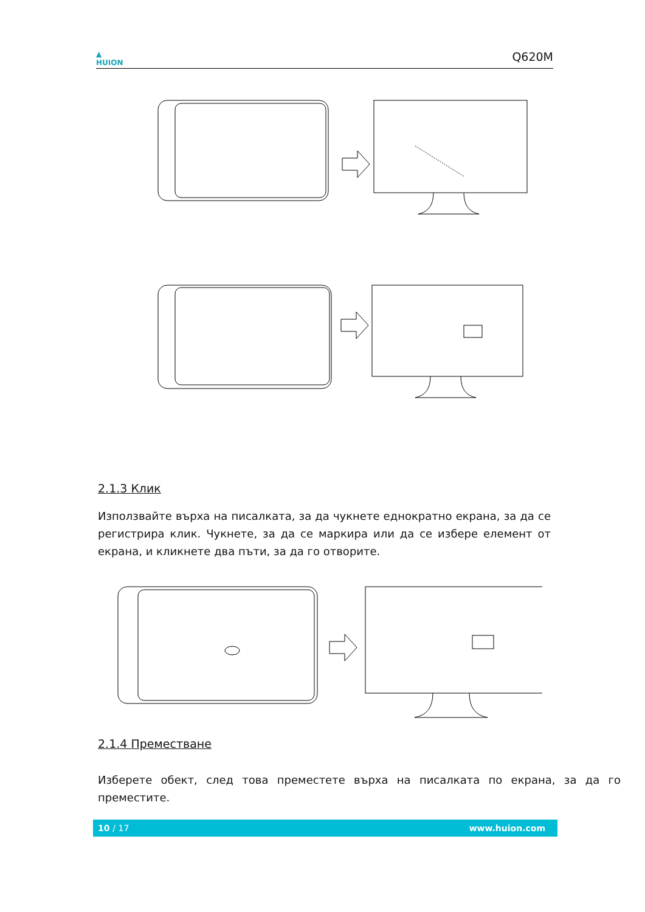▲
HUION
Q620M
2.1.3 Клик
Използвайте върха на писалката, за да чукнете еднократно екрана, за да се регистрира клик. Чукнете, за да се маркира или да се избере елемент от екрана, и кликнете два пъти, за да го отворите.
2.1.4 Преместване
Изберете обект, след това преместете върха на писалката по екрана, за да го преместите.
10 / 17 www.huion.com